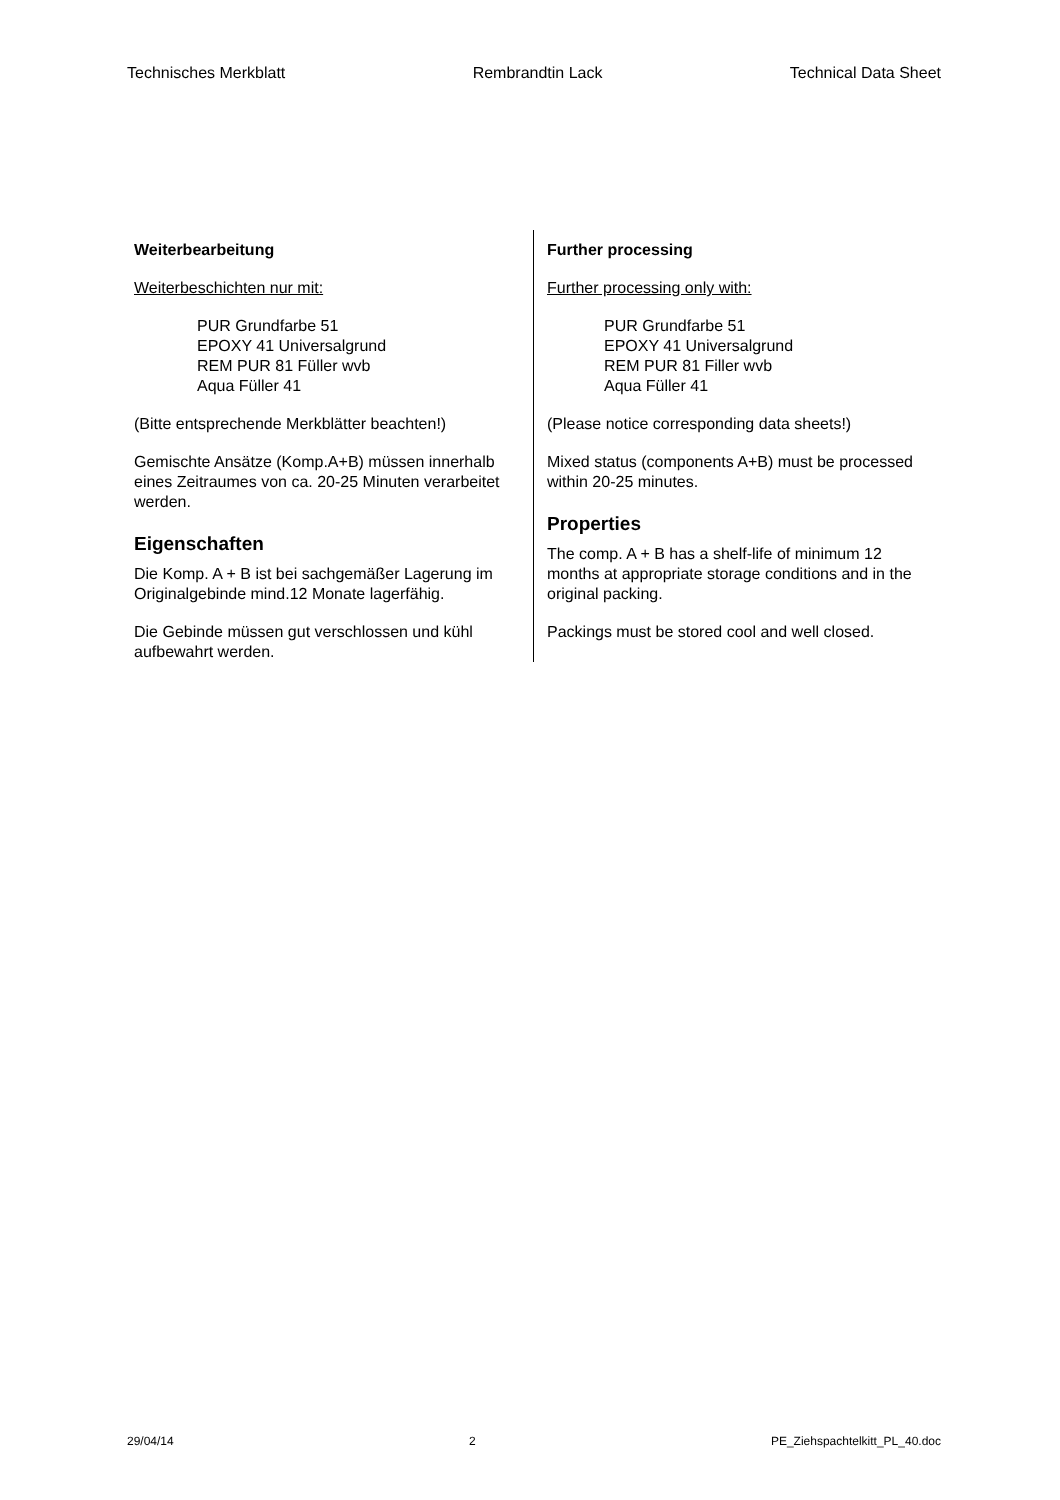Technisches Merkblatt Rembrandtin Lack Technical Data Sheet
Weiterbearbeitung
Weiterbeschichten nur mit:
PUR Grundfarbe 51
EPOXY 41 Universalgrund
REM PUR 81 Füller wvb
Aqua Füller 41
(Bitte entsprechende Merkblätter beachten!)
Gemischte Ansätze (Komp.A+B) müssen innerhalb eines Zeitraumes von ca. 20-25 Minuten verarbeitet werden.
Eigenschaften
Die Komp. A + B ist bei sachgemäßer Lagerung im Originalgebinde mind.12 Monate lagerfähig.
Die Gebinde müssen gut verschlossen und kühl aufbewahrt werden.
Further processing
Further processing only with:
PUR Grundfarbe 51
EPOXY 41 Universalgrund
REM PUR 81 Filler wvb
Aqua Füller 41
(Please notice corresponding data sheets!)
Mixed status (components A+B) must be processed within 20-25 minutes.
Properties
The comp. A + B has a shelf-life of minimum 12 months at appropriate storage conditions and in the original packing.
Packings must be stored cool and well closed.
29/04/14 2 PE_Ziehspachtelkitt_PL_40.doc